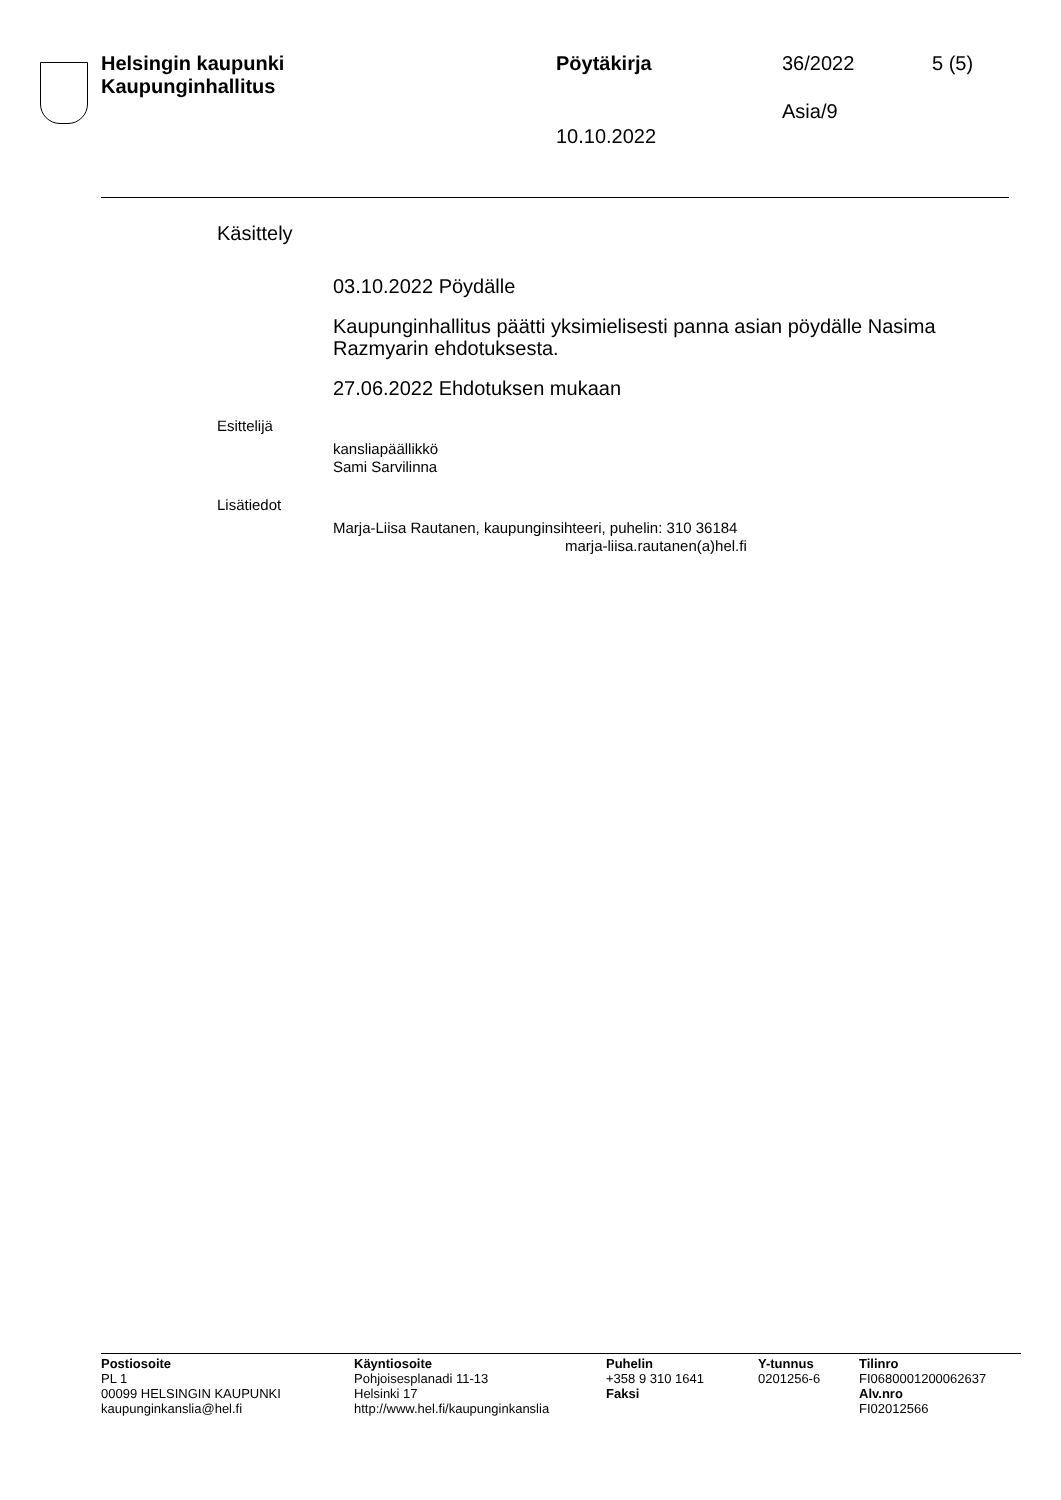Helsingin kaupunki
Kaupunginhallitus
Pöytäkirja 36/2022 5 (5)
Asia/9
10.10.2022
Käsittely
03.10.2022 Pöydälle
Kaupunginhallitus päätti yksimielisesti panna asian pöydälle Nasima Razmyarin ehdotuksesta.
27.06.2022 Ehdotuksen mukaan
Esittelijä
kansliapäällikkö
Sami Sarvilinna
Lisätiedot
Marja-Liisa Rautanen, kaupunginsihteeri, puhelin: 310 36184
marja-liisa.rautanen(a)hel.fi
Postiosoite
PL 1
00099 HELSINGIN KAUPUNKI
kaupunginkanslia@hel.fi
Käyntiosoite
Pohjoisesplanadi 11-13
Helsinki 17
http://www.hel.fi/kaupunginkanslia
Puhelin
+358 9 310 1641
Faksi
Y-tunnus
0201256-6
Tilinro
FI0680001200062637
Alv.nro
FI02012566